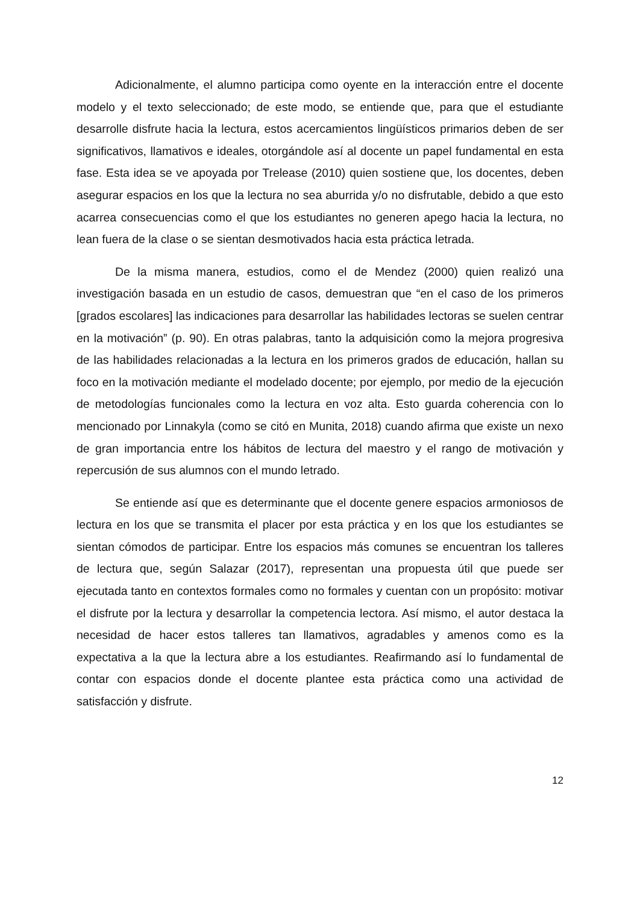Adicionalmente, el alumno participa como oyente en la interacción entre el docente modelo y el texto seleccionado; de este modo, se entiende que, para que el estudiante desarrolle disfrute hacia la lectura, estos acercamientos lingüísticos primarios deben de ser significativos, llamativos e ideales, otorgándole así al docente un papel fundamental en esta fase. Esta idea se ve apoyada por Trelease (2010) quien sostiene que, los docentes, deben asegurar espacios en los que la lectura no sea aburrida y/o no disfrutable, debido a que esto acarrea consecuencias como el que los estudiantes no generen apego hacia la lectura, no lean fuera de la clase o se sientan desmotivados hacia esta práctica letrada.
De la misma manera, estudios, como el de Mendez (2000) quien realizó una investigación basada en un estudio de casos, demuestran que “en el caso de los primeros [grados escolares] las indicaciones para desarrollar las habilidades lectoras se suelen centrar en la motivación” (p. 90). En otras palabras, tanto la adquisición como la mejora progresiva de las habilidades relacionadas a la lectura en los primeros grados de educación, hallan su foco en la motivación mediante el modelado docente; por ejemplo, por medio de la ejecución de metodologías funcionales como la lectura en voz alta. Esto guarda coherencia con lo mencionado por Linnakyla (como se citó en Munita, 2018) cuando afirma que existe un nexo de gran importancia entre los hábitos de lectura del maestro y el rango de motivación y repercusión de sus alumnos con el mundo letrado.
Se entiende así que es determinante que el docente genere espacios armoniosos de lectura en los que se transmita el placer por esta práctica y en los que los estudiantes se sientan cómodos de participar. Entre los espacios más comunes se encuentran los talleres de lectura que, según Salazar (2017), representan una propuesta útil que puede ser ejecutada tanto en contextos formales como no formales y cuentan con un propósito: motivar el disfrute por la lectura y desarrollar la competencia lectora. Así mismo, el autor destaca la necesidad de hacer estos talleres tan llamativos, agradables y amenos como es la expectativa a la que la lectura abre a los estudiantes. Reafirmando así lo fundamental de contar con espacios donde el docente plantee esta práctica como una actividad de satisfacción y disfrute.
12